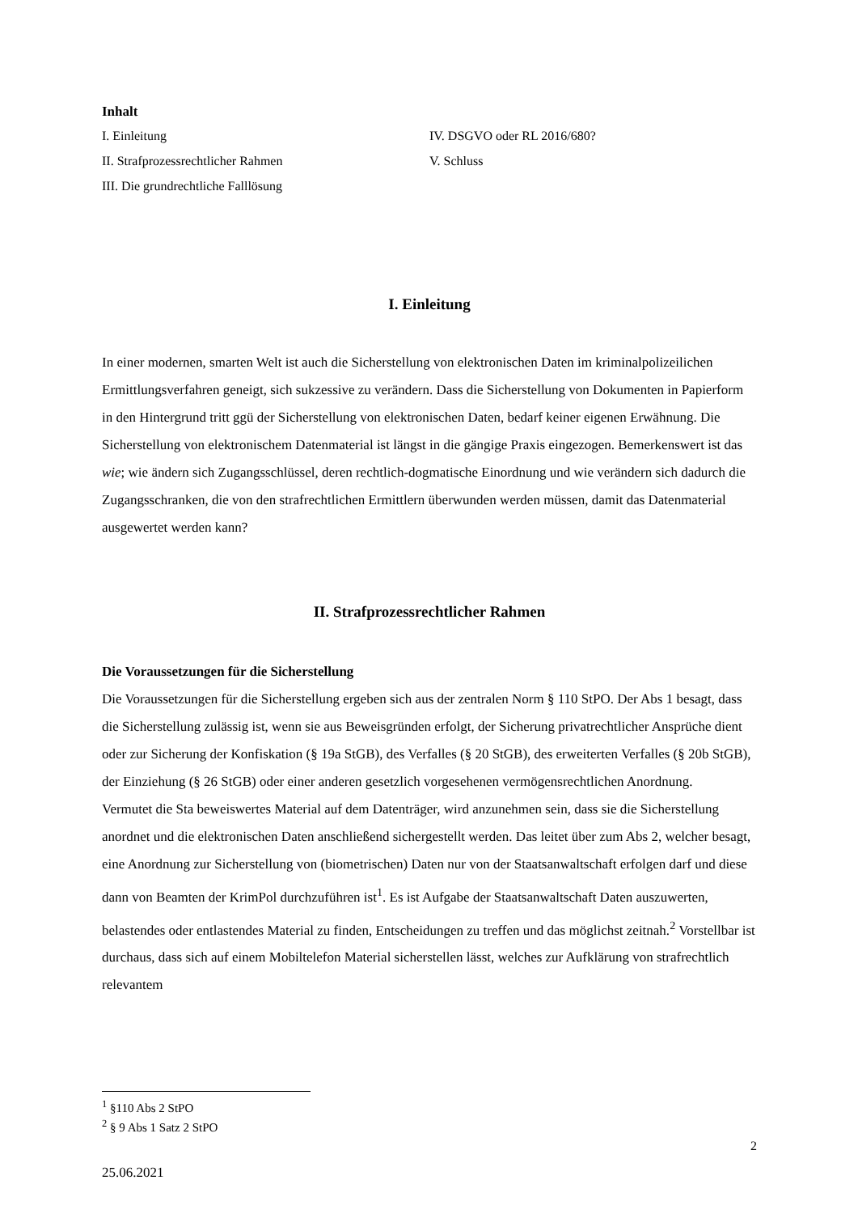Inhalt
I. Einleitung
II. Strafprozessrechtlicher Rahmen
III. Die grundrechtliche Falllösung
IV. DSGVO oder RL 2016/680?
V. Schluss
I. Einleitung
In einer modernen, smarten Welt ist auch die Sicherstellung von elektronischen Daten im kriminalpolizeilichen Ermittlungsverfahren geneigt, sich sukzessive zu verändern. Dass die Sicherstellung von Dokumenten in Papierform in den Hintergrund tritt ggü der Sicherstellung von elektronischen Daten, bedarf keiner eigenen Erwähnung. Die Sicherstellung von elektronischem Datenmaterial ist längst in die gängige Praxis eingezogen. Bemerkenswert ist das wie; wie ändern sich Zugangsschlüssel, deren rechtlich-dogmatische Einordnung und wie verändern sich dadurch die Zugangsschranken, die von den strafrechtlichen Ermittlern überwunden werden müssen, damit das Datenmaterial ausgewertet werden kann?
II. Strafprozessrechtlicher Rahmen
Die Voraussetzungen für die Sicherstellung
Die Voraussetzungen für die Sicherstellung ergeben sich aus der zentralen Norm § 110 StPO. Der Abs 1 besagt, dass die Sicherstellung zulässig ist, wenn sie aus Beweisgründen erfolgt, der Sicherung privatrechtlicher Ansprüche dient oder zur Sicherung der Konfiskation (§ 19a StGB), des Verfalles (§ 20 StGB), des erweiterten Verfalles (§ 20b StGB), der Einziehung (§ 26 StGB) oder einer anderen gesetzlich vorgesehenen vermögensrechtlichen Anordnung.
Vermutet die Sta beweiswertes Material auf dem Datenträger, wird anzunehmen sein, dass sie die Sicherstellung anordnet und die elektronischen Daten anschließend sichergestellt werden. Das leitet über zum Abs 2, welcher besagt, eine Anordnung zur Sicherstellung von (biometrischen) Daten nur von der Staatsanwaltschaft erfolgen darf und diese dann von Beamten der KrimPol durchzuführen ist<sup>1</sup>. Es ist Aufgabe der Staatsanwaltschaft Daten auszuwerten, belastendes oder entlastendes Material zu finden, Entscheidungen zu treffen und das möglichst zeitnah.<sup>2</sup> Vorstellbar ist durchaus, dass sich auf einem Mobiltelefon Material sicherstellen lässt, welches zur Aufklärung von strafrechtlich relevantem
<sup>1</sup> §110 Abs 2 StPO
<sup>2</sup> § 9 Abs 1 Satz 2 StPO
2
25.06.2021